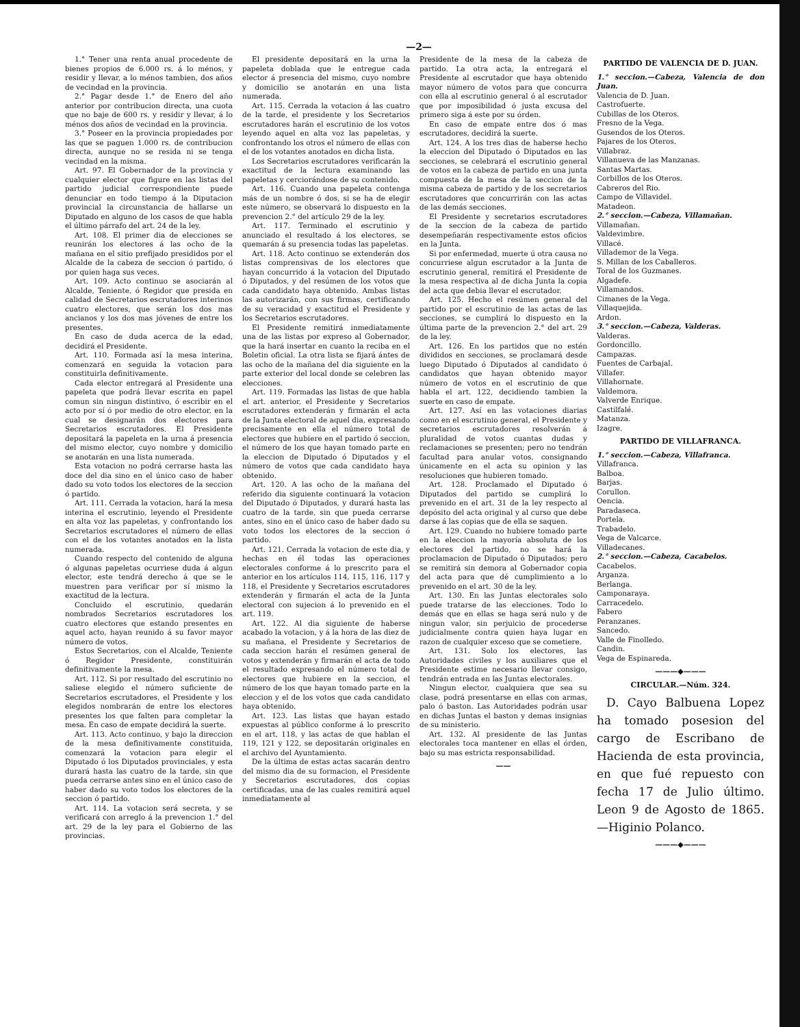—2—
1.° Tener una renta anual procedente de bienes propios de 6.000 rs. á lo ménos, y residir y llevar, a lo ménos tambien, dos años de vecindad en la provincia.
2.° Pagar desde 1.° de Enero del año anterior por contribucion directa, una cuota que no baje de 600 rs. y residir y llevar, á lo ménos dos años de vecindad en la provincia.
3.° Poseer en la provincia propiedades por las que se paguen 1.000 rs. de contribucion directa, aunque no se resida ni se tenga vecindad en la misma.
Art. 97. El Gobernador de la provincia y cualquier elector que figure en las listas del partido judicial correspondiente puede denunciar en todo tiempo á la Diputacion provincial la circunstancia de hallarse un Diputado en alguno de los casos de que habla el último párrafo del art. 24 de la ley.
Art. 108. El primer dia de elecciones se reunirán los electores á las ocho de la mañana en el sitio prefijado presididos por el Alcalde de la cabeza de seccion ó partido, ó por quien haga sus veces.
Art. 109. Acto continuo se asociarán al Alcalde, Teniente, ó Regidor que presida en calidad de Secretarios escrutadores interinos cuatro electores, que serán los dos mas ancianos y los dos mas jóvenes de entre los presentes.
En caso de duda acerca de la edad, decidirá el Presidente.
Art. 110. Formada así la mesa interina, comenzará en seguida la votacion para constituirla definitivamente.
Cada elector entregará al Presidente una papeleta que podrá llevar escrita en papel comun sin ningun distintivo, ó escribir en el acto por sí ó por medio de otro elector, en la cual se designarán dos electores para Secretarios escrutadores. El Presidente depositará la papeleta en la urna á presencia del mismo elector, cuyo nombre y domicilio se anotarán en una lista numerada.
Esta votacion no podrá cerrarse hasta las doce del dia sino en el único caso de haber dado su voto todos los electores de la seccion ó partido.
Art. 111. Cerrada la votacion, hará la mesa interina el escrutinio, leyendo el Presidente en alta voz las papeletas, y confrontando los Secretarios escrutadores el número de ellas con el de los votantes anotados en la lista numerada.
Cuando respecto del contenido de alguna ó algunas papeletas ocurriese duda á algun elector, este tendrá derecho á que se le muestren para verificar por sí mismo la exactitud de la lectura.
Concluido el escrutinio, quedarán nombrados Secretarios escrutadores los cuatro electores que estando presentes en aquel acto, hayan reunido á su favor mayor número de votos.
Estos Secretarios, con el Alcalde, Teniente ó Regidor Presidente, constituirán definitivamente la mesa.
Art. 112. Si por resultado del escrutinio no saliese elegido el número suficiente de Secretarios escrutadores, el Presidente y los elegidos nombrarán de entre los electores presentes los que falten para completar la mesa. En caso de empate decidirá la suerte.
Art. 113. Acto continuo, y bajo la direccion de la mesa definitivamente constituida, comenzará la votacion para elegir el Diputado ó los Diputados provinciales, y esta durará hasta las cuatro de la tarde, sin que pueda cerrarse antes sino en el único caso de haber dado su voto todos los electores de la seccion ó partido.
Art. 114. La votacion será secreta, y se verificará con arreglo á la prevencion 1.° del art. 29 de la ley para el Gobierno de las provincias.
El presidente depositará en la urna la papeleta doblada que le entregue cada elector á presencia del mismo, cuyo nombre y domicilio se anotarán en una lista numerada.
Art. 115. Cerrada la votacion á las cuatro de la tarde, el presidente y los Secretarios escrutadores harán el escrutinio de los votos leyendo aquel en alta voz las papeletas, y confrontando los otros el número de ellas con el de los votantes anotados en dicha lista.
Los Secretarios escrutadores verificarán la exactitud de la lectura examinando las papeletas y cerciorándose de su contenido.
Art. 116. Cuando una papeleta contenga más de un nombre ó dos, si se ha de elegir este número, se observará lo dispuesto en la prevencion 2.° del artículo 29 de la ley.
Art. 117. Terminado el escrutinio y anunciado el resultado á los electores, se quemarán á su presencia todas las papeletas.
Art. 118. Acto continuo se extenderán dos listas comprensivas de los electores que hayan concurrido á la votacion del Diputado ó Diputados, y del resúmen de los votos que cada candidato haya obtenido. Ambas listas las autorizarán, con sus firmas, certificando de su veracidad y exactitud el Presidente y los Secretarios escrutadores.
El Presidente remitirá inmediatamente una de las listas por expreso al Gobernador, que la hará insertar en cuanto la reciba en el Boletin oficial. La otra lista se fijará ántes de las ocho de la mañana del dia siguiente en la parte exterior del local donde se celebren las elecciones.
Art. 119. Formadas las listas de que habla el art. anterior, el Presidente y Secretarios escrutadores extenderán y firmarán el acta de la Junta electoral de aquel dia, expresando precisamente en ella el número total de electores que hubiere en el partido ó seccion, el número de los que hayan tomado parte en la eleccion de Diputado ó Diputados y el número de votos que cada candidato haya obtenido.
Art. 120. A las ocho de la mañana del referido dia siguiente continuará la votacion del Diputado ó Diputados, y durará hasta las cuatro de la tarde, sin que pueda cerrarse antes, sino en el único caso de haber dado su voto todos los electores de la seccion ó partido.
Art. 121. Cerrada la votacion de este dia, y hechas en él todas las operaciones electorales conforme á lo prescrito para el anterior en los artículos 114, 115, 116, 117 y 118, el Presidente y Secretarios escrutadores extenderán y firmarán el acta de la Junta electoral con sujecion á lo prevenido en el art. 119.
Art. 122. Al dia siguiente de haberse acabado la votacion, y á la hora de las diez de su mañana, el Presidente y Secretarios de cada seccion harán el resúmen general de votos y extenderán y firmarán el acta de todo el resultado expresando el número total de electores que hubiere en la seccion, el número de los que hayan tomado parte en la eleccion y el de los votos que cada candidato haya obtenido.
Art. 123. Las listas que hayan estado expuestas al público conforme á lo prescrito en el art. 118, y las actas de que hablan el 119, 121 y 122, se depositarán originales en el archivo del Ayuntamiento.
De la última de estas actas sacarán dentro del mismo dia de su formacion, el Presidente y Secretarios escrutadores, dos copias certificadas, una de las cuales remitirá aquel inmediatamente al
Presidente de la mesa de la cabeza de partido. La otra acta, la entregará el Presidente al escrutador que haya obtenido mayor número de votos para que concurra con ella al escrutinio general ó al escrutador que por imposibilidad ó justa excusa del primero siga á este por su órden.
En caso de empate entre dos ó mas escrutadores, decidirá la suerte.
Art. 124. A los tres dias de haberse hecho la eleccion del Diputado ó Diputados en las secciones, se celebrará el escrutinio general de votos en la cabeza de partido en una junta compuesta de la mesa de la seccion de la misma cabeza de partido y de los secretarios escrutadores que concurrirán con las actas de las demás secciones.
El Presidente y secretarios escrutadores de la seccion de la cabeza de partido desempeñarán respectivamente estos oficios en la Junta.
Si por enfermedad, muerte ú otra causa no concurriese algun escrutador a la Junta de escrutinio general, remitirá el Presidente de la mesa respectiva al de dicha Junta la copia del acta que debia llevar el escrutador.
Art. 125. Hecho el resúmen general del partido por el escrutinio de las actas de las secciones, se cumplirá lo dispuesto en la última parte de la prevencion 2.° del art. 29 de la ley.
Art. 126. En los partidos que no estén divididos en secciones, se proclamará desde luego Diputado ó Diputados al candidato ó candidatos que hayan obtenido mayor número de votos en el escrutinio de que habla el art. 122, decidiendo tambien la suerte en caso de empate.
Art. 127. Así en las votaciones diarias como en el escrutinio general, el Presidente y secretarios escrutadores resolverán á pluralidad de votos cuantas dudas y reclamaciones se presenten; pero no tendrán facultad para anular votos, consignando únicamente en el acta su opinion y las resoluciones que hubieren tomado.
Art. 128. Proclamado el Diputado ó Diputados del partido se cumplirá lo prevenido en el art. 31 de la ley respecto al depósito del acta original y al curso que debe darse á las copias que de ella se saquen.
Art. 129. Cuando no hubiere tomado parte en la eleccion la mayoría absoluta de los electores del partido, no se hará la proclamacion de Diputado ó Diputados; pero se remitirá sin demora al Gobernador copia del acta para que dé cumplimiento a lo prevenido en el art. 30 de la ley.
Art. 130. En las Juntas electorales solo puede tratarse de las elecciones. Todo lo demás que en ellas se haga será nulo y de ningun valor, sin perjuicio de procederse judicialmente contra quien haya lugar en razon de cualquier exceso que se cometiere.
Art. 131. Solo los electores, las Autoridades civiles y los auxiliares que el Presidente estime necesario llevar consigo, tendrán entrada en las Juntas electorales.
Ningun elector, cualquiera que sea su clase, podrá presentarse en ellas con armas, palo ó baston. Las Autoridades podrán usar en dichas Juntas el baston y demas insignias de su ministerio.
Art. 132. Al presidente de las Juntas electorales toca mantener en ellas el órden, bajo su mas estricta responsabilidad.
——
PARTIDO DE VALENCIA DE D. JUAN.
1.° seccion.—Cabeza, Valencia de don Juan.
Valencia de D. Juan.
Castrofuerte.
Cubillas de los Oteros.
Fresno de la Vega.
Gusendos de los Oteros.
Pajares de los Oteros.
Villabraz.
Villanueva de las Manzanas.
Santas Martas.
Corbillos de los Oteros.
Cabreros del Rio.
Campo de Villavidel.
Matadeon.
2.° seccion.—Cabeza, Villamañan.
Villamañan.
Valdevimbre.
Villacé.
Villademor de la Vega.
S. Millan de los Caballeros.
Toral de los Guzmanes.
Algadefe.
Villamandos.
Cimanes de la Vega.
Villaquejida.
Ardon.
3.° seccion.—Cabeza, Valderas.
Valderas.
Gordoncillo.
Campazas.
Fuentes de Carbajal.
Villafer.
Villahornate.
Valdemora.
Valverde Enrique.
Castilfalé.
Matanza.
Izagre.
PARTIDO DE VILLAFRANCA.
1.° seccion.—Cabeza, Villafranca.
Villafranca.
Balboa.
Barjas.
Corullon.
Oencia.
Paradaseca.
Portela.
Trabadelo.
Vega de Valcarce.
Villadecanes.
2.° seccion.—Cabeza, Cacabelos.
Cacabelos.
Arganza.
Berlanga.
Camponaraya.
Carracedelo.
Fabero
Peranzanes.
Sancedo.
Valle de Finolledo.
Candin.
Vega de Espinareda.
———◆———
CIRCULAR.—Núm. 324.
D. Cayo Balbuena Lopez ha tomado posesion del cargo de Escribano de Hacienda de esta provincia, en que fué repuesto con fecha 17 de Julio último. Leon 9 de Agosto de 1865.—Higinio Polanco.
———◆———